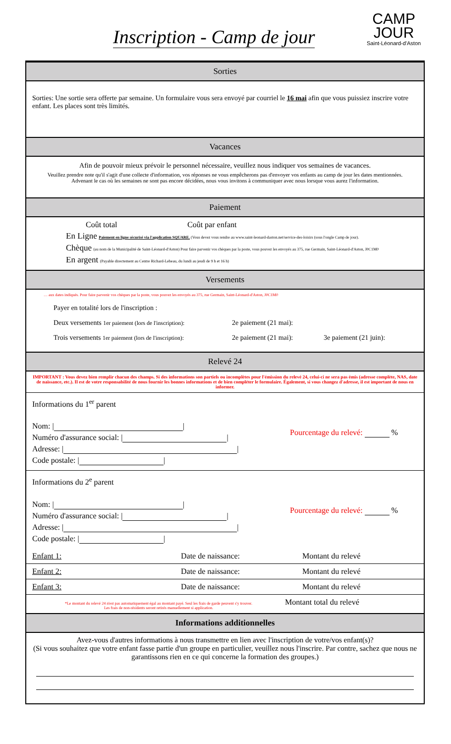Inscription - Camp de jour
CAMP
JOUR
Saint-Léonard-d'Aston
Sorties
Sorties: Une sortie sera offerte par semaine. Un formulaire vous sera envoyé par courriel le 16 mai afin que vous puissiez inscrire votre enfant. Les places sont très limités.
Vacances
Afin de pouvoir mieux prévoir le personnel nécessaire, veuillez nous indiquer vos semaines de vacances.
Veuillez prendre note qu'il s'agit d'une collecte d'information, vos réponses ne vous empêcherons pas d'envoyer vos enfants au camp de jour les dates mentionnées.
Advenant le cas où les semaines ne sont pas encore décidées, nous vous invitons à communiquer avec nous lorsque vous aurez l'information.
Paiement
Coût total Coût par enfant
En Ligne Paiement en ligne sécurisé via l'application SQUARE. (Vous devez vous rendre au www.saint-leonard-daston.net/service-des-loisirs (sous l'ongle Camp de jour).
Chèque (au nom de la Municipalité de Saint-Léonard-d'Aston) Pour faire parvenir vos chèques par la poste, vous pouvez les envoyés au 375, rue Germain, Saint-Léonard-d'Aston, J0C1M0
En argent (Payable directement au Centre Richard-Lebeau, du lundi au jeudi de 9 h et 16 h)
Versements
… aux dates indiqués. Pour faire parvenir vos chèques par la poste, vous pouvez les envoyés au 375, rue Germain, Saint-Léonard-d'Aston, J0C1M0
Payer en totalité lors de l'inscription :
Deux versements 1er paiement (lors de l'inscription): 2e paiement (21 mai):
Trois versements 1er paiement (lors de l'inscription): 2e paiement (21 mai): 3e paiement (21 juin):
Relevé 24
IMPORTANT : Vous devez bien remplir chacun des champs. Si des informations son partiels ou incomplètes pour l'émission du relevé 24, celui-ci ne sera pas émis (adresse complète, NAS, date de naissance, etc.). Il est de votre responsabilité de nous fournir les bonnes informations et de bien compléter le formulaire. Également, si vous changez d'adresse, il est important de nous en informer.
Informations du 1<sup>er</sup> parent
Nom: | |
Numéro d'assurance social: | |
Adresse: | |
Code postale: | |
Pourcentage du relevé: %
Informations du 2<sup>e</sup> parent
Nom: | |
Numéro d'assurance social: | |
Adresse: | |
Code postale: | |
Pourcentage du relevé: %
Enfant 1: Date de naissance: Montant du relevé
Enfant 2: Date de naissance: Montant du relevé
Enfant 3: Date de naissance: Montant du relevé
*Le montant du relevé 24 n'est pas automatiquement égal au montant payé. Seul les frais de garde peuvent s'y trouver.
Les frais de non-résidents seront retirés manuellement si application. Montant total du relevé
Informations additionnelles
Avez-vous d'autres informations à nous transmettre en lien avec l'inscription de votre/vos enfant(s)?
(Si vous souhaitez que votre enfant fasse partie d'un groupe en particulier, veuillez nous l'inscrire. Par contre, sachez que nous ne garantissons rien en ce qui concerne la formation des groupes.)